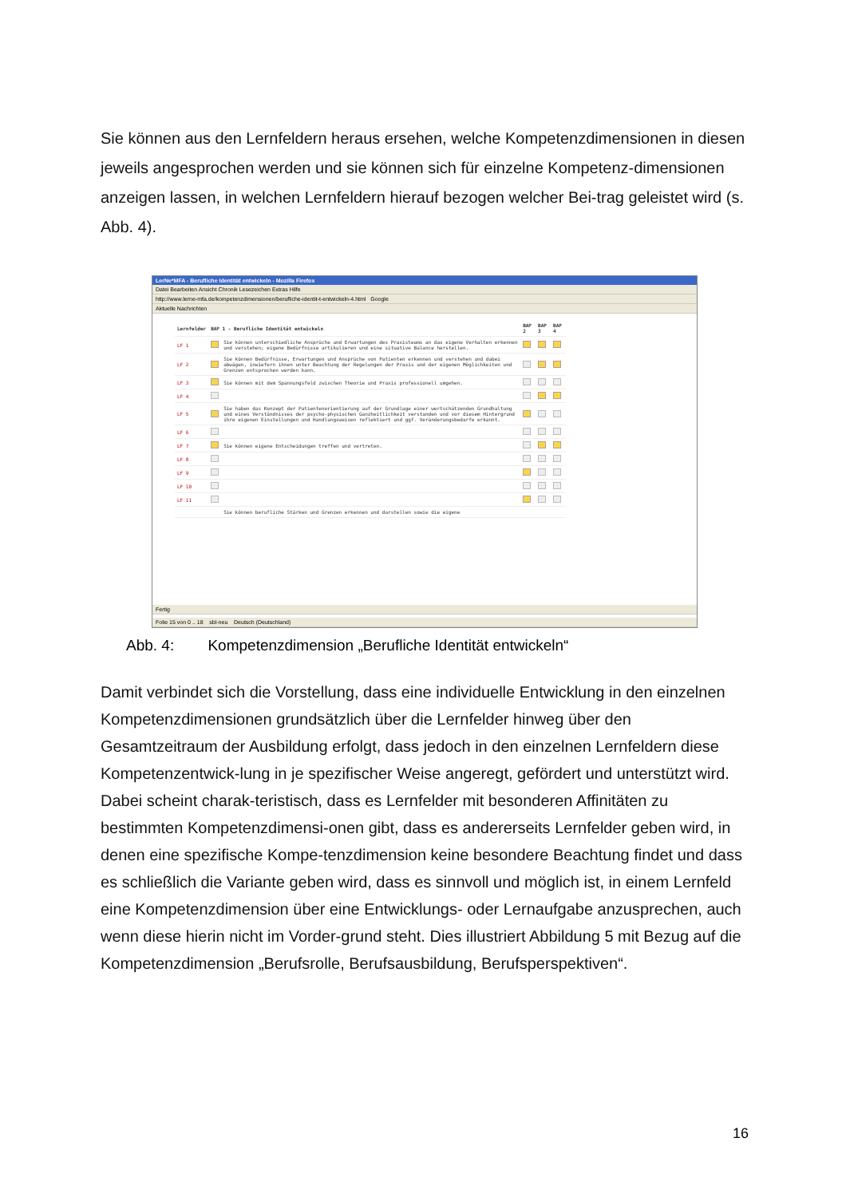Sie können aus den Lernfeldern heraus ersehen, welche Kompetenzdimensionen in diesen jeweils angesprochen werden und sie können sich für einzelne Kompetenz-dimensionen anzeigen lassen, in welchen Lernfeldern hierauf bezogen welcher Bei-trag geleistet wird (s. Abb. 4).
LerNe*MFA - Berufliche Identität entwickeln - Mozilla Firefox
Datei Bearbeiten Ansicht Chronik Lesezeichen Extras Hilfe
http://www.lerne-mfa.de/kompetenzdimensionen/berufliche-identit-t-entwickeln-4.html Google
Aktuelle Nachrichten
| Lernfelder | BAP 1 - Berufliche Identität entwickeln | | BAP 2 | BAP 3 | BAP 4 |
| --- | --- | --- | --- | --- | --- |
| LF 1 | | Sie können unterschiedliche Ansprüche und Erwartungen des Praxisteams an das eigene Verhalten erkennen und verstehen; eigene Bedürfnisse artikulieren und eine situative Balance herstellen. | | | |
| LF 2 | | Sie können Bedürfnisse, Erwartungen und Ansprüche von Patienten erkennen und verstehen und dabei abwägen, inwiefern ihnen unter Beachtung der Regelungen der Praxis und der eigenen Möglichkeiten und Grenzen entsprochen werden kann. | | | |
| LF 3 | | Sie können mit dem Spannungsfeld zwischen Theorie und Praxis professionell umgehen. | | | |
| LF 4 | | | | | |
| LF 5 | | Sie haben das Konzept der Patientenorientierung auf der Grundlage einer wertschätzenden Grundhaltung und eines Verständnisses der psycho-physischen Ganzheitlichkeit verstanden und vor diesem Hintergrund ihre eigenen Einstellungen und Handlungsweisen reflektiert und ggf. Veränderungsbedarfe erkannt. | | | |
| LF 6 | | | | | |
| LF 7 | | Sie können eigene Entscheidungen treffen und vertreten. | | | |
| LF 8 | | | | | |
| LF 9 | | | | | |
| LF 10 | | | | | |
| LF 11 | | | | | |
| | | Sie können berufliche Stärken und Grenzen erkennen und darstellen sowie die eigene | | | |
Fertig
Folie 15 von 0 .. 18 sbl-neu Deutsch (Deutschland)
Abb. 4: Kompetenzdimension „Berufliche Identität entwickeln“
Damit verbindet sich die Vorstellung, dass eine individuelle Entwicklung in den einzelnen Kompetenzdimensionen grundsätzlich über die Lernfelder hinweg über den Gesamtzeitraum der Ausbildung erfolgt, dass jedoch in den einzelnen Lernfeldern diese Kompetenzentwick-lung in je spezifischer Weise angeregt, gefördert und unterstützt wird. Dabei scheint charak-teristisch, dass es Lernfelder mit besonderen Affinitäten zu bestimmten Kompetenzdimensi-onen gibt, dass es andererseits Lernfelder geben wird, in denen eine spezifische Kompe-tenzdimension keine besondere Beachtung findet und dass es schließlich die Variante geben wird, dass es sinnvoll und möglich ist, in einem Lernfeld eine Kompetenzdimension über eine Entwicklungs- oder Lernaufgabe anzusprechen, auch wenn diese hierin nicht im Vorder-grund steht. Dies illustriert Abbildung 5 mit Bezug auf die Kompetenzdimension „Berufsrolle, Berufsausbildung, Berufsperspektiven“.
16